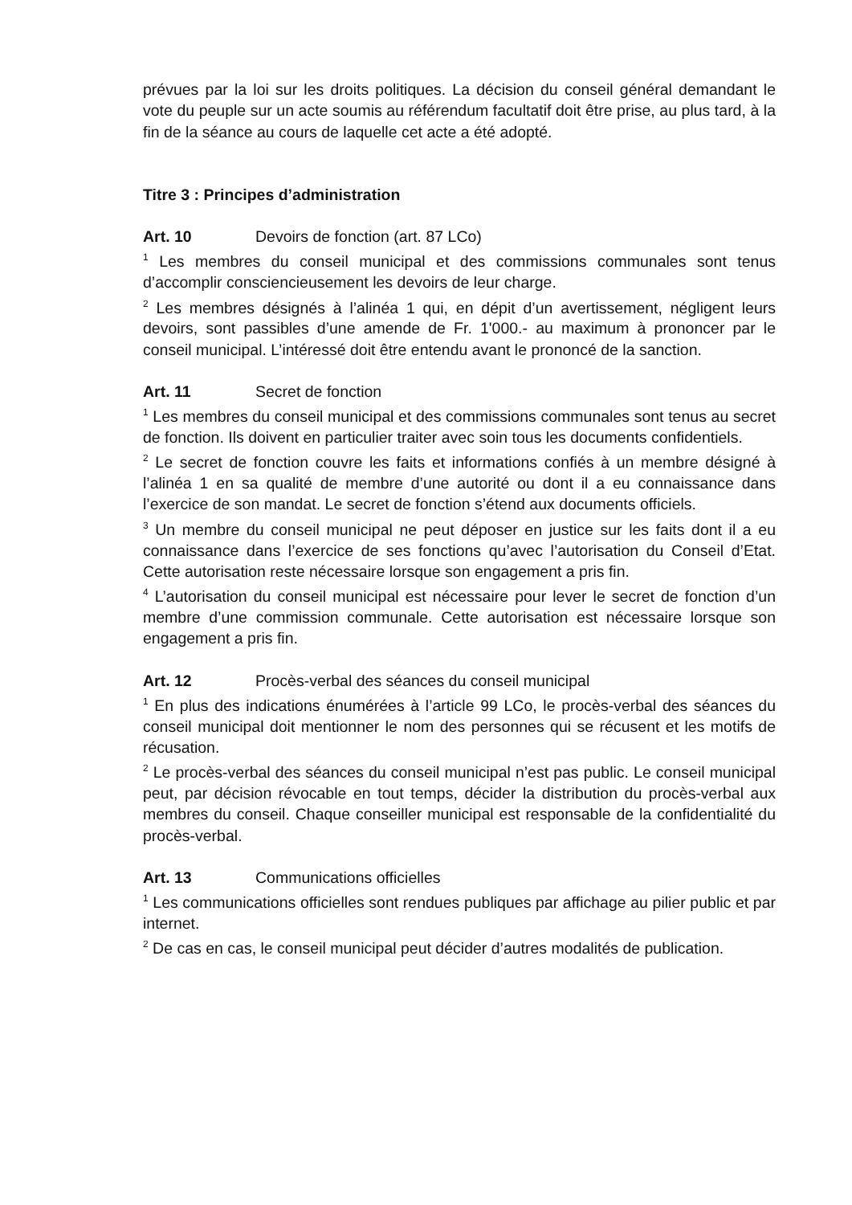prévues par la loi sur les droits politiques. La décision du conseil général demandant le vote du peuple sur un acte soumis au référendum facultatif doit être prise, au plus tard, à la fin de la séance au cours de laquelle cet acte a été adopté.
Titre 3 : Principes d’administration
Art. 10 Devoirs de fonction (art. 87 LCo)
<sup>1</sup> Les membres du conseil municipal et des commissions communales sont tenus d’accomplir consciencieusement les devoirs de leur charge.
<sup>2</sup> Les membres désignés à l’alinéa 1 qui, en dépit d’un avertissement, négligent leurs devoirs, sont passibles d’une amende de Fr. 1'000.- au maximum à prononcer par le conseil municipal. L’intéressé doit être entendu avant le prononcé de la sanction.
Art. 11 Secret de fonction
<sup>1</sup> Les membres du conseil municipal et des commissions communales sont tenus au secret de fonction. Ils doivent en particulier traiter avec soin tous les documents confidentiels.
<sup>2</sup> Le secret de fonction couvre les faits et informations confiés à un membre désigné à l’alinéa 1 en sa qualité de membre d’une autorité ou dont il a eu connaissance dans l’exercice de son mandat. Le secret de fonction s’étend aux documents officiels.
<sup>3</sup> Un membre du conseil municipal ne peut déposer en justice sur les faits dont il a eu connaissance dans l’exercice de ses fonctions qu’avec l’autorisation du Conseil d’Etat. Cette autorisation reste nécessaire lorsque son engagement a pris fin.
<sup>4</sup> L’autorisation du conseil municipal est nécessaire pour lever le secret de fonction d’un membre d’une commission communale. Cette autorisation est nécessaire lorsque son engagement a pris fin.
Art. 12 Procès-verbal des séances du conseil municipal
<sup>1</sup> En plus des indications énumérées à l’article 99 LCo, le procès-verbal des séances du conseil municipal doit mentionner le nom des personnes qui se récusent et les motifs de récusation.
<sup>2</sup> Le procès-verbal des séances du conseil municipal n’est pas public. Le conseil municipal peut, par décision révocable en tout temps, décider la distribution du procès-verbal aux membres du conseil. Chaque conseiller municipal est responsable de la confidentialité du procès-verbal.
Art. 13 Communications officielles
<sup>1</sup> Les communications officielles sont rendues publiques par affichage au pilier public et par internet.
<sup>2</sup> De cas en cas, le conseil municipal peut décider d’autres modalités de publication.